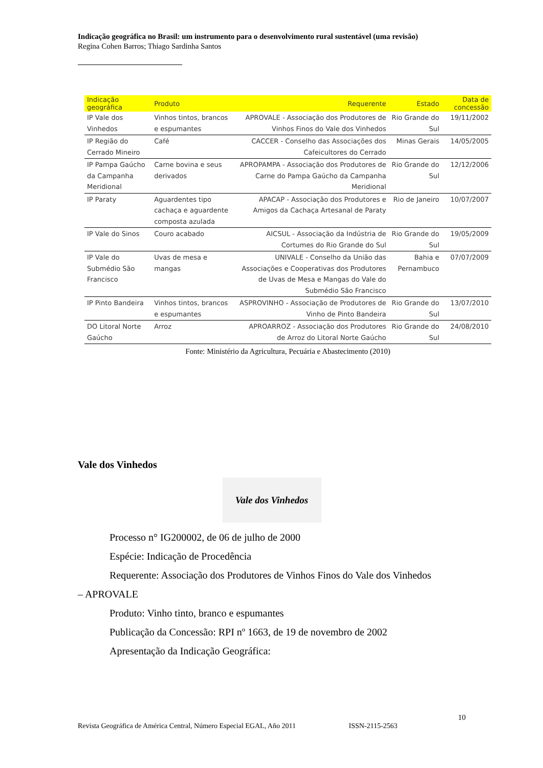Indicação geográfica no Brasil: um instrumento para o desenvolvimento rural sustentável (uma revisão)
Regina Cohen Barros; Thiago Sardinha Santos
| Indicação geográfica | Produto | Requerente | Estado | Data de concessão |
| --- | --- | --- | --- | --- |
| IP Vale dos Vinhedos | Vinhos tintos, brancos e espumantes | APROVALE - Associação dos Produtores de Vinhos Finos do Vale dos Vinhedos | Rio Grande do Sul | 19/11/2002 |
| IP Região do Cerrado Mineiro | Café | CACCER - Conselho das Associações dos Cafeicultores do Cerrado | Minas Gerais | 14/05/2005 |
| IP Pampa Gaúcho da Campanha Meridional | Carne bovina e seus derivados | APROPAMPA - Associação dos Produtores de Carne do Pampa Gaúcho da Campanha Meridional | Rio Grande do Sul | 12/12/2006 |
| IP Paraty | Aguardentes tipo cachaça e aguardente composta azulada | APACAP - Associação dos Produtores e Amigos da Cachaça Artesanal de Paraty | Rio de Janeiro | 10/07/2007 |
| IP Vale do Sinos | Couro acabado | AICSUL - Associação da Indústria de Cortumes do Rio Grande do Sul | Rio Grande do Sul | 19/05/2009 |
| IP Vale do Submédio São Francisco | Uvas de mesa e mangas | UNIVALE - Conselho da União das Associações e Cooperativas dos Produtores de Uvas de Mesa e Mangas do Vale do Submédio São Francisco | Bahia e Pernambuco | 07/07/2009 |
| IP Pinto Bandeira | Vinhos tintos, brancos e espumantes | ASPROVINHO - Associação de Produtores de Vinho de Pinto Bandeira | Rio Grande do Sul | 13/07/2010 |
| DO Litoral Norte Gaúcho | Arroz | APROARROZ - Associação dos Produtores de Arroz do Litoral Norte Gaúcho | Rio Grande do Sul | 24/08/2010 |
Fonte: Ministério da Agricultura, Pecuária e Abastecimento (2010)
Vale dos Vinhedos
Vale dos Vinhedos
Processo n° IG200002, de 06 de julho de 2000
Espécie: Indicação de Procedência
Requerente: Associação dos Produtores de Vinhos Finos do Vale dos Vinhedos
– APROVALE
Produto: Vinho tinto, branco e espumantes
Publicação da Concessão: RPI nº 1663, de 19 de novembro de 2002
Apresentação da Indicação Geográfica:
10
Revista Geográfica de América Central, Número Especial EGAL, Año 2011 ISSN-2115-2563